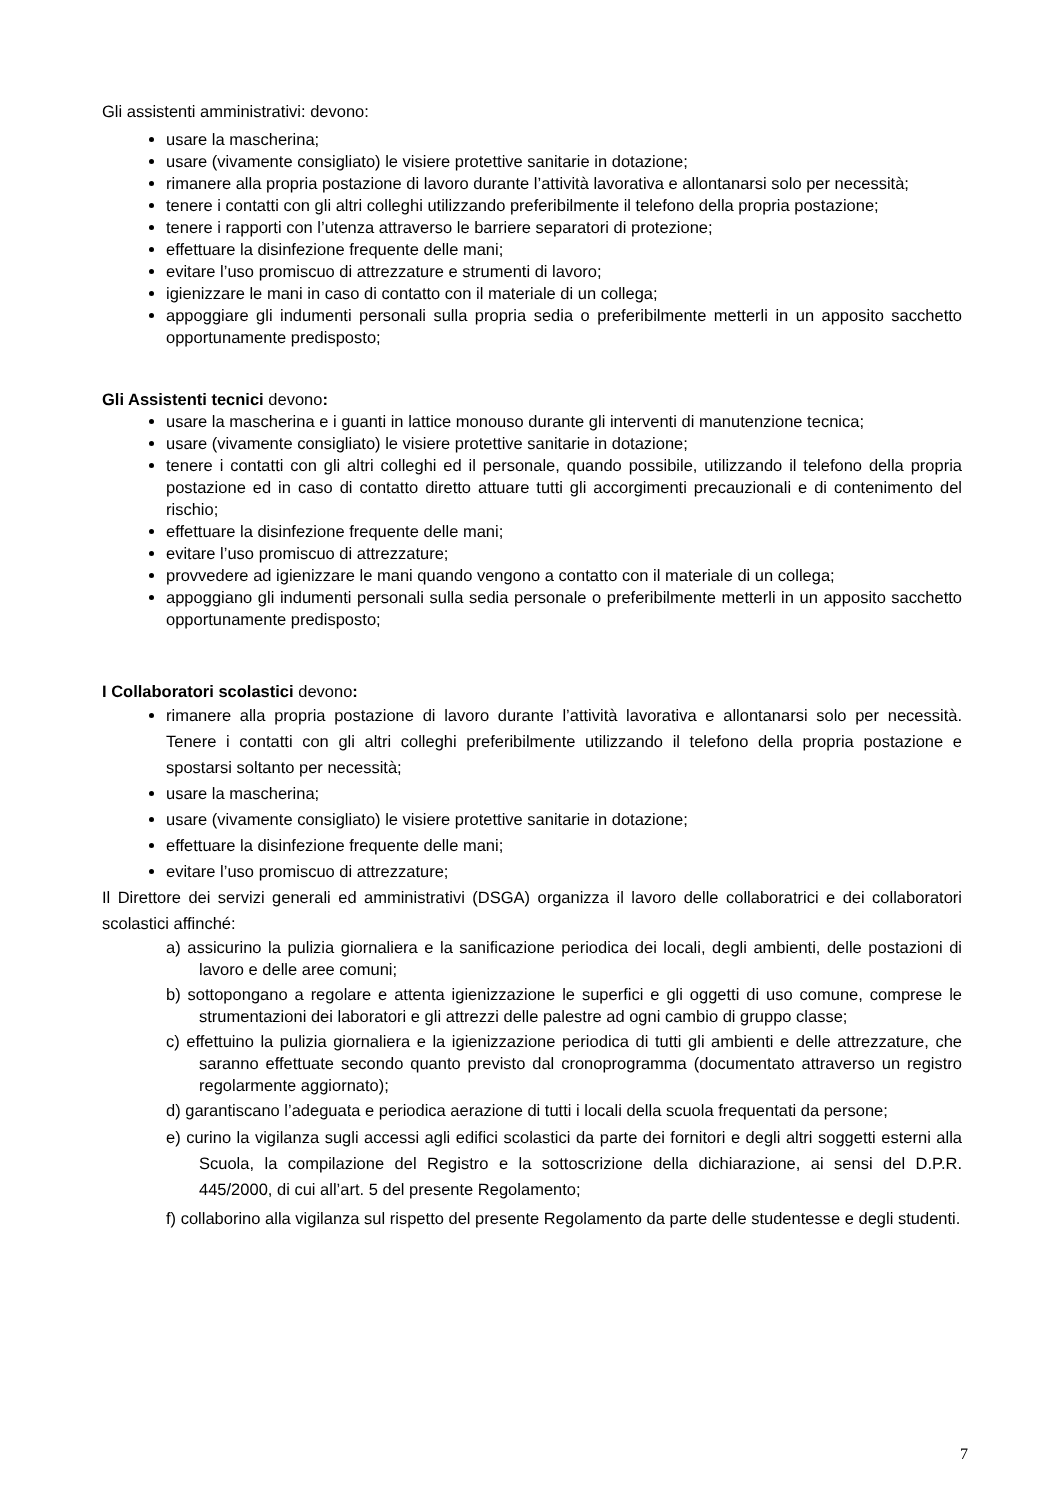Gli assistenti amministrativi: devono:
usare la mascherina;
usare (vivamente consigliato) le visiere protettive sanitarie in dotazione;
rimanere alla propria postazione di lavoro durante l’attività lavorativa e allontanarsi solo per necessità;
tenere i contatti con gli altri colleghi utilizzando preferibilmente il telefono della propria postazione;
tenere i rapporti con l’utenza attraverso le barriere separatori di protezione;
effettuare la disinfezione frequente delle mani;
evitare l’uso promiscuo di attrezzature e strumenti di lavoro;
igienizzare le mani in caso di contatto con il materiale di un collega;
appoggiare gli indumenti personali sulla propria sedia o preferibilmente metterli in un apposito sacchetto opportunamente predisposto;
Gli Assistenti tecnici devono:
usare la mascherina e i guanti in lattice monouso durante gli interventi di manutenzione tecnica;
usare (vivamente consigliato) le visiere protettive sanitarie in dotazione;
tenere i contatti con gli altri colleghi ed il personale, quando possibile, utilizzando il telefono della propria postazione ed in caso di contatto diretto attuare tutti gli accorgimenti precauzionali e di contenimento del rischio;
effettuare la disinfezione frequente delle mani;
evitare l’uso promiscuo di attrezzature;
provvedere ad igienizzare le mani quando vengono a contatto con il materiale di un collega;
appoggiano gli indumenti personali sulla sedia personale o preferibilmente metterli in un apposito sacchetto opportunamente predisposto;
I Collaboratori scolastici devono:
rimanere alla propria postazione di lavoro durante l’attività lavorativa e allontanarsi solo per necessità. Tenere i contatti con gli altri colleghi preferibilmente utilizzando il telefono della propria postazione e spostarsi soltanto per necessità;
usare la mascherina;
usare (vivamente consigliato) le visiere protettive sanitarie in dotazione;
effettuare la disinfezione frequente delle mani;
evitare l’uso promiscuo di attrezzature;
Il Direttore dei servizi generali ed amministrativi (DSGA) organizza il lavoro delle collaboratrici e dei collaboratori scolastici affinché:
a) assicurino la pulizia giornaliera e la sanificazione periodica dei locali, degli ambienti, delle postazioni di lavoro e delle aree comuni;
b) sottopongano a regolare e attenta igienizzazione le superfici e gli oggetti di uso comune, comprese le strumentazioni dei laboratori e gli attrezzi delle palestre ad ogni cambio di gruppo classe;
c) effettuino la pulizia giornaliera e la igienizzazione periodica di tutti gli ambienti e delle attrezzature, che saranno effettuate secondo quanto previsto dal cronoprogramma (documentato attraverso un registro regolarmente aggiornato);
d) garantiscano l’adeguata e periodica aerazione di tutti i locali della scuola frequentati da persone;
e) curino la vigilanza sugli accessi agli edifici scolastici da parte dei fornitori e degli altri soggetti esterni alla Scuola, la compilazione del Registro e la sottoscrizione della dichiarazione, ai sensi del D.P.R. 445/2000, di cui all’art. 5 del presente Regolamento;
f) collaborino alla vigilanza sul rispetto del presente Regolamento da parte delle studentesse e degli studenti.
7